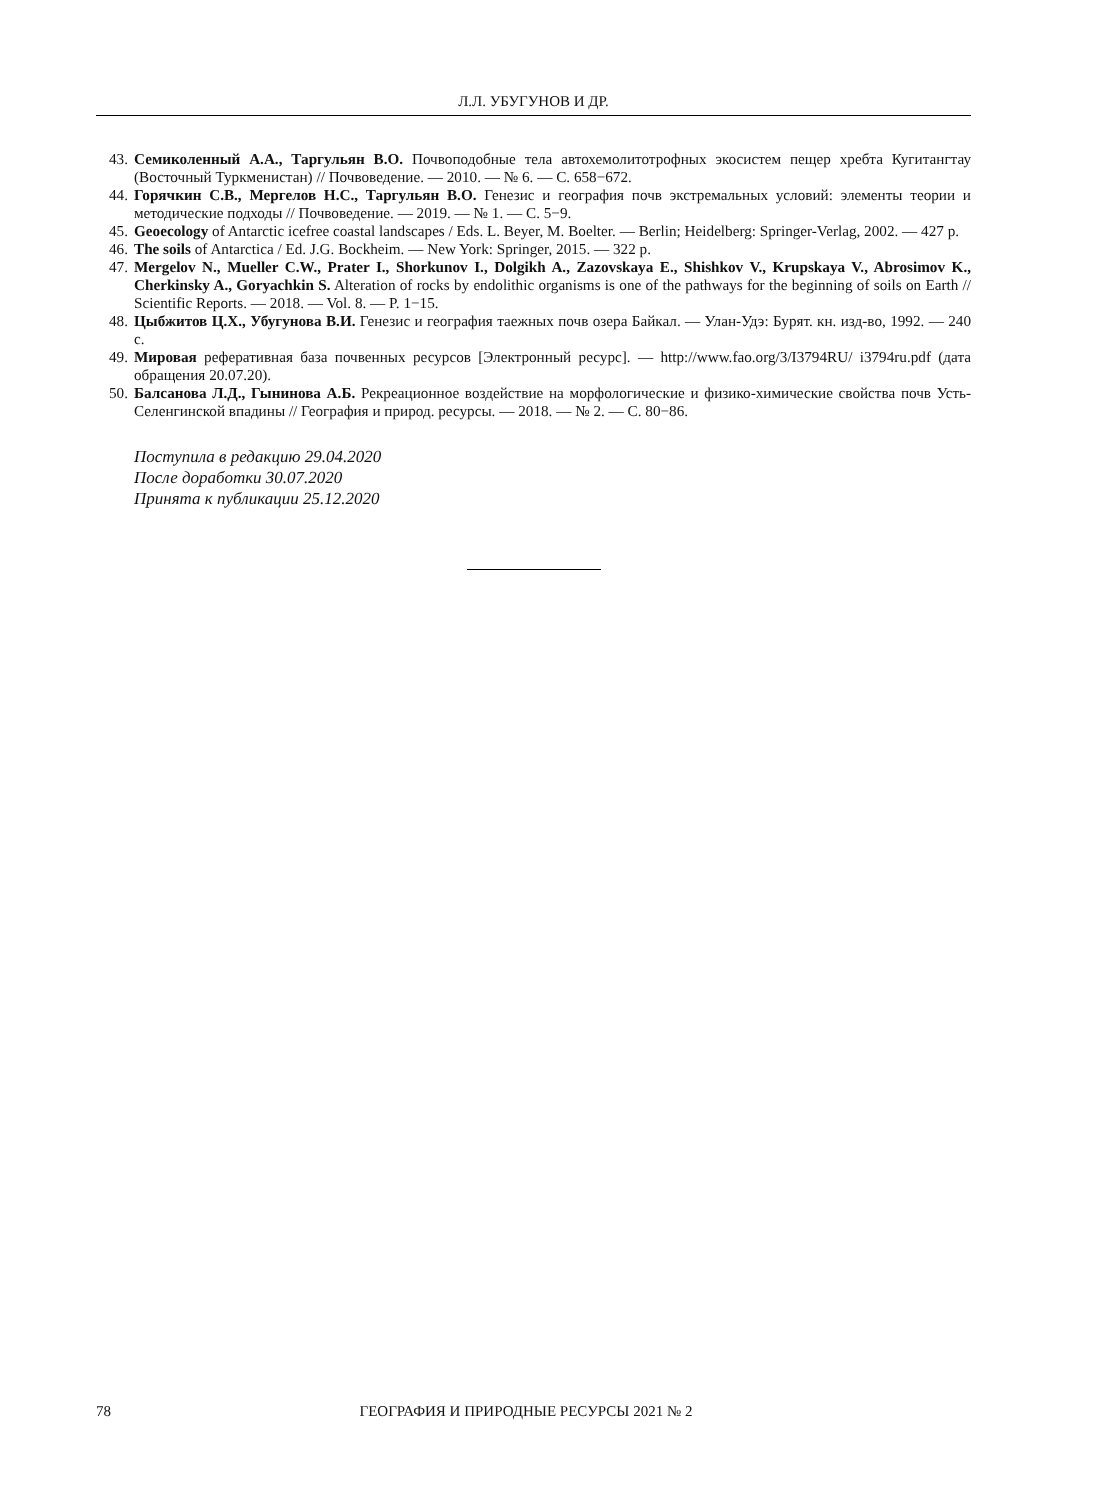Л.Л. УБУГУНОВ И ДР.
43. Семиколенный А.А., Таргульян В.О. Почвоподобные тела автохемолитотрофных экосистем пещер хребта Кугитангтау (Восточный Туркменистан) // Почвоведение. — 2010. — № 6. — С. 658−672.
44. Горячкин С.В., Мергелов Н.С., Таргульян В.О. Генезис и география почв экстремальных условий: элементы теории и методические подходы // Почвоведение. — 2019. — № 1. — С. 5−9.
45. Geoecology of Antarctic icefree coastal landscapes / Eds. L. Beyer, M. Boelter. — Berlin; Heidelberg: Springer-Verlag, 2002. — 427 p.
46. The soils of Antarctica / Ed. J.G. Bockheim. — New York: Springer, 2015. — 322 p.
47. Mergelov N., Mueller C.W., Prater I., Shorkunov I., Dolgikh A., Zazovskaya E., Shishkov V., Krupskaya V., Abrosimov K., Cherkinsky A., Goryachkin S. Alteration of rocks by endolithic organisms is one of the pathways for the beginning of soils on Earth // Scientific Reports. — 2018. — Vol. 8. — P. 1−15.
48. Цыбжитов Ц.Х., Убугунова В.И. Генезис и география таежных почв озера Байкал. — Улан-Удэ: Бурят. кн. изд-во, 1992. — 240 с.
49. Мировая реферативная база почвенных ресурсов [Электронный ресурс]. — http://www.fao.org/3/I3794RU/ i3794ru.pdf (дата обращения 20.07.20).
50. Балсанова Л.Д., Гынинова А.Б. Рекреационное воздействие на морфологические и физико-химические свойства почв Усть-Селенгинской впадины // География и природ. ресурсы. — 2018. — № 2. — С. 80−86.
Поступила в редакцию 29.04.2020
После доработки 30.07.2020
Принята к публикации 25.12.2020
78 ГЕОГРАФИЯ И ПРИРОДНЫЕ РЕСУРСЫ 2021 № 2